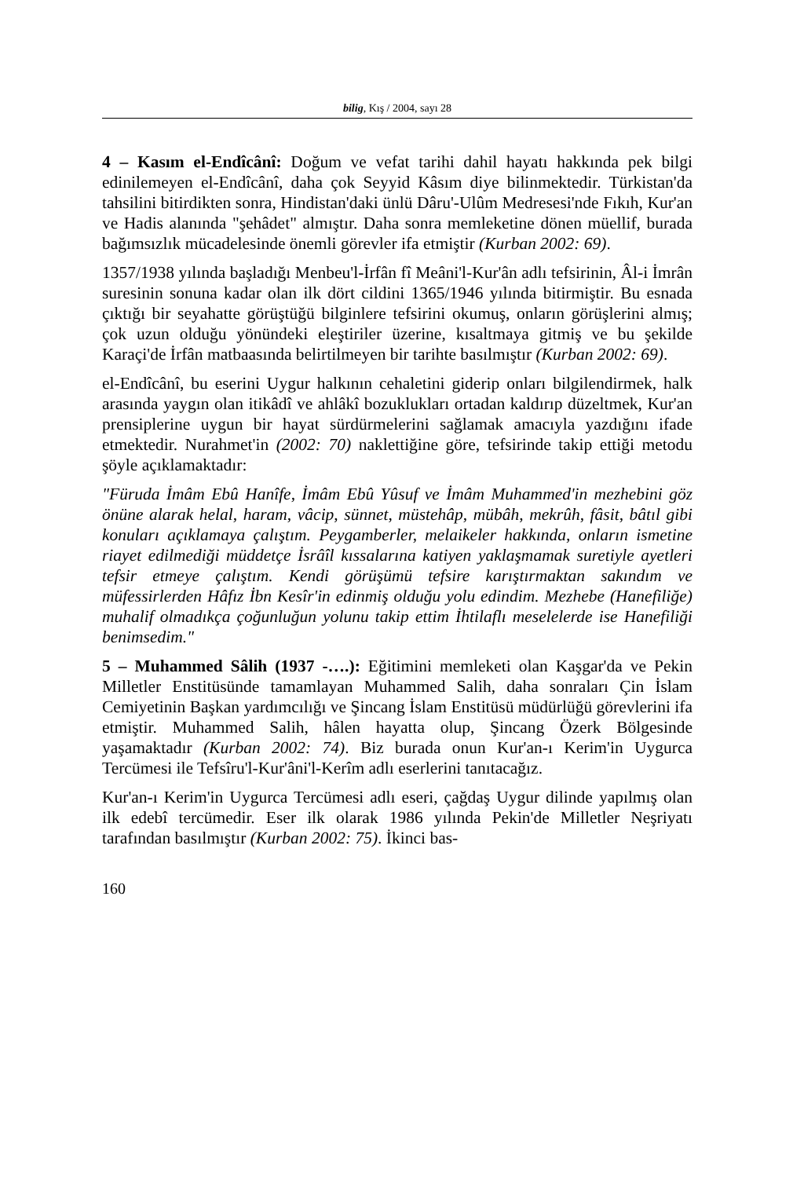bilig, Kış / 2004, sayı 28
4 – Kasım el-Endîcânî: Doğum ve vefat tarihi dahil hayatı hakkında pek bilgi edinilemeyen el-Endîcânî, daha çok Seyyid Kâsım diye bilinmektedir. Türkistan'da tahsilini bitirdikten sonra, Hindistan'daki ünlü Dâru'-Ulûm Medresesi'nde Fıkıh, Kur'an ve Hadis alanında "şehâdet" almıştır. Daha sonra memleketine dönen müellif, burada bağımsızlık mücadelesinde önemli görevler ifa etmiştir (Kurban 2002: 69).
1357/1938 yılında başladığı Menbeu'l-İrfân fî Meâni'l-Kur'ân adlı tefsirinin, Âl-i İmrân suresinin sonuna kadar olan ilk dört cildini 1365/1946 yılında bitirmiştir. Bu esnada çıktığı bir seyahatte görüştüğü bilginlere tefsirini okumuş, onların görüşlerini almış; çok uzun olduğu yönündeki eleştiriler üzerine, kısaltmaya gitmiş ve bu şekilde Karaçi'de İrfân matbaasında belirtilmeyen bir tarihte basılmıştır (Kurban 2002: 69).
el-Endîcânî, bu eserini Uygur halkının cehaletini giderip onları bilgilendirmek, halk arasında yaygın olan itikâdî ve ahlâkî bozuklukları ortadan kaldırıp düzeltmek, Kur'an prensiplerine uygun bir hayat sürdürmelerini sağlamak amacıyla yazdığını ifade etmektedir. Nurahmet'in (2002: 70) naklettiğine göre, tefsirinde takip ettiği metodu şöyle açıklamaktadır:
"Füruda İmâm Ebû Hanîfe, İmâm Ebû Yûsuf ve İmâm Muhammed'in mezhebini göz önüne alarak helal, haram, vâcip, sünnet, müstehâp, mübâh, mekrûh, fâsit, bâtıl gibi konuları açıklamaya çalıştım. Peygamberler, melaikeler hakkında, onların ismetine riayet edilmediği müddetçe İsrâîl kıssalarına katiyen yaklaşmamak suretiyle ayetleri tefsir etmeye çalıştım. Kendi görüşümü tefsire karıştırmaktan sakındım ve müfessirlerden Hâfız İbn Kesîr'in edinmiş olduğu yolu edindim. Mezhebe (Hanefiliğe) muhalif olmadıkça çoğunluğun yolunu takip ettim İhtilaflı meselelerde ise Hanefiliği benimsedim."
5 – Muhammed Sâlih (1937 -….): Eğitimini memleketi olan Kaşgar'da ve Pekin Milletler Enstitüsünde tamamlayan Muhammed Salih, daha sonraları Çin İslam Cemiyetinin Başkan yardımcılığı ve Şincang İslam Enstitüsü müdürlüğü görevlerini ifa etmiştir. Muhammed Salih, hâlen hayatta olup, Şincang Özerk Bölgesinde yaşamaktadır (Kurban 2002: 74). Biz burada onun Kur'an-ı Kerim'in Uygurca Tercümesi ile Tefsîru'l-Kur'âni'l-Kerîm adlı eserlerini tanıtacağız.
Kur'an-ı Kerim'in Uygurca Tercümesi adlı eseri, çağdaş Uygur dilinde yapılmış olan ilk edebî tercümedir. Eser ilk olarak 1986 yılında Pekin'de Milletler Neşriyatı tarafından basılmıştır (Kurban 2002: 75). İkinci bas-
160